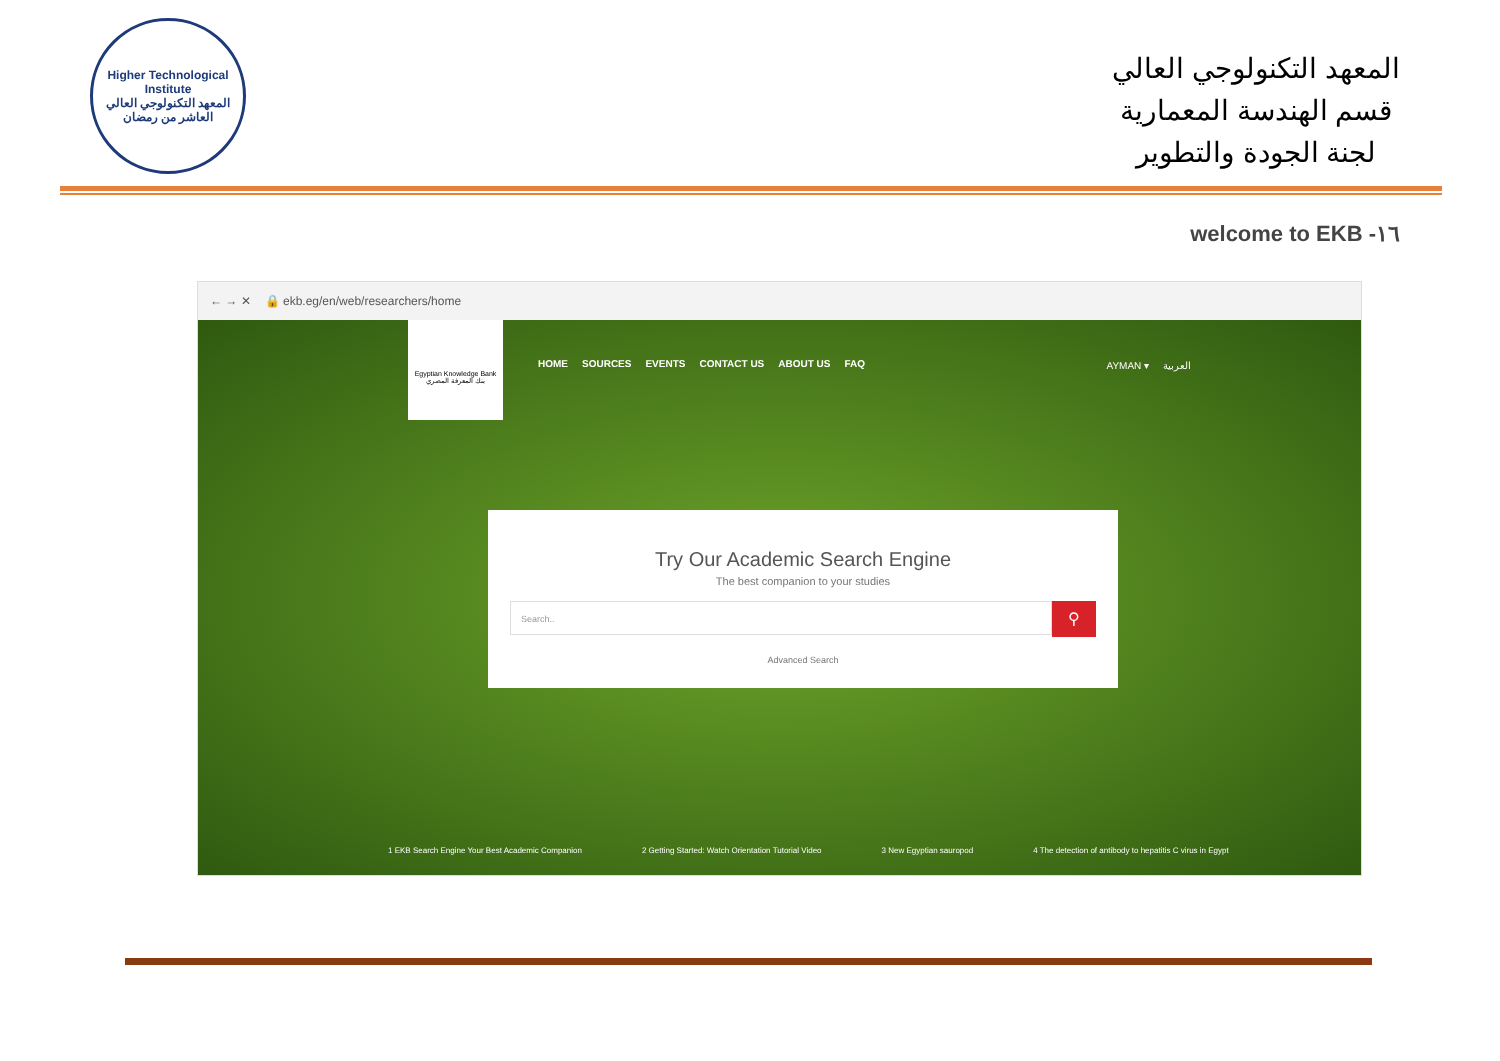Higher Technological Institute
المعهد التكنولوجي العالي
العاشر من رمضان
المعهد التكنولوجي العالي
قسم الهندسة المعمارية
لجنة الجودة والتطوير
١٦- welcome to EKB
← → ✕ 🔒 ekb.eg/en/web/researchers/home
Egyptian Knowledge Bank
بنك المعرفة المصري
HOME SOURCES EVENTS CONTACT US ABOUT US FAQ
AYMAN ▾ العربية
Try Our Academic Search Engine
The best companion to your studies
Search..
⚲
Advanced Search
1 EKB Search Engine Your Best Academic Companion 2 Getting Started: Watch Orientation Tutorial Video 3 New Egyptian sauropod 4 The detection of antibody to hepatitis C virus in Egypt